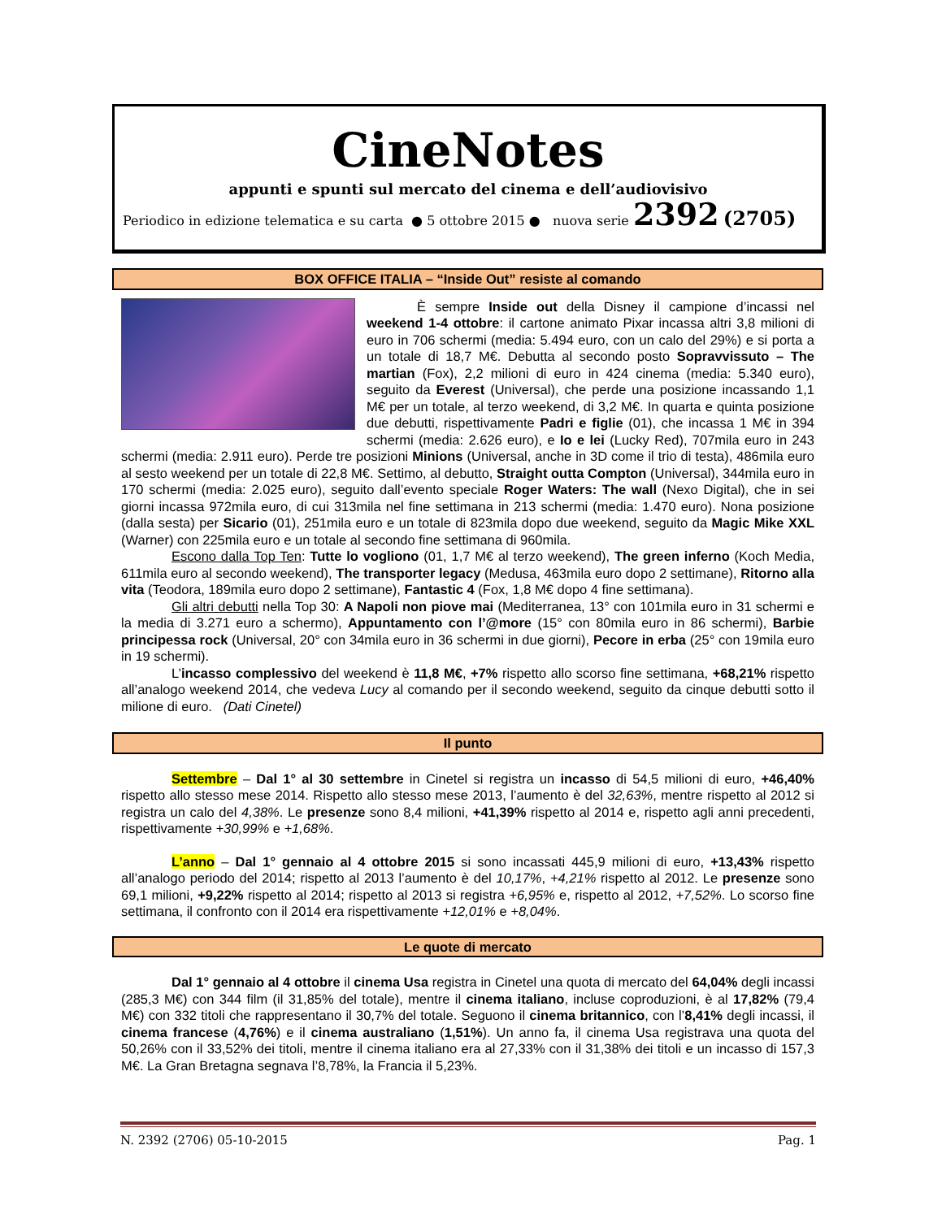CineNotes
appunti e spunti sul mercato del cinema e dell’audiovisivo
Periodico in edizione telematica e su carta ● 5 ottobre 2015 ● nuova serie 2392 (2705)
BOX OFFICE ITALIA – “Inside Out” resiste al comando
È sempre Inside out della Disney il campione d’incassi nel weekend 1-4 ottobre: il cartone animato Pixar incassa altri 3,8 milioni di euro in 706 schermi (media: 5.494 euro, con un calo del 29%) e si porta a un totale di 18,7 M€. Debutta al secondo posto Sopravvissuto – The martian (Fox), 2,2 milioni di euro in 424 cinema (media: 5.340 euro), seguito da Everest (Universal), che perde una posizione incassando 1,1 M€ per un totale, al terzo weekend, di 3,2 M€. In quarta e quinta posizione due debutti, rispettivamente Padri e figlie (01), che incassa 1 M€ in 394 schermi (media: 2.626 euro), e Io e lei (Lucky Red), 707mila euro in 243 schermi (media: 2.911 euro). Perde tre posizioni Minions (Universal, anche in 3D come il trio di testa), 486mila euro al sesto weekend per un totale di 22,8 M€. Settimo, al debutto, Straight outta Compton (Universal), 344mila euro in 170 schermi (media: 2.025 euro), seguito dall’evento speciale Roger Waters: The wall (Nexo Digital), che in sei giorni incassa 972mila euro, di cui 313mila nel fine settimana in 213 schermi (media: 1.470 euro). Nona posizione (dalla sesta) per Sicario (01), 251mila euro e un totale di 823mila dopo due weekend, seguito da Magic Mike XXL (Warner) con 225mila euro e un totale al secondo fine settimana di 960mila.
Escono dalla Top Ten: Tutte lo vogliono (01, 1,7 M€ al terzo weekend), The green inferno (Koch Media, 611mila euro al secondo weekend), The transporter legacy (Medusa, 463mila euro dopo 2 settimane), Ritorno alla vita (Teodora, 189mila euro dopo 2 settimane), Fantastic 4 (Fox, 1,8 M€ dopo 4 fine settimana).
Gli altri debutti nella Top 30: A Napoli non piove mai (Mediterranea, 13° con 101mila euro in 31 schermi e la media di 3.271 euro a schermo), Appuntamento con l’@more (15° con 80mila euro in 86 schermi), Barbie principessa rock (Universal, 20° con 34mila euro in 36 schermi in due giorni), Pecore in erba (25° con 19mila euro in 19 schermi).
L’incasso complessivo del weekend è 11,8 M€, +7% rispetto allo scorso fine settimana, +68,21% rispetto all’analogo weekend 2014, che vedeva Lucy al comando per il secondo weekend, seguito da cinque debutti sotto il milione di euro. (Dati Cinetel)
Il punto
Settembre – Dal 1° al 30 settembre in Cinetel si registra un incasso di 54,5 milioni di euro, +46,40% rispetto allo stesso mese 2014. Rispetto allo stesso mese 2013, l’aumento è del 32,63%, mentre rispetto al 2012 si registra un calo del 4,38%. Le presenze sono 8,4 milioni, +41,39% rispetto al 2014 e, rispetto agli anni precedenti, rispettivamente +30,99% e +1,68%.
L’anno – Dal 1° gennaio al 4 ottobre 2015 si sono incassati 445,9 milioni di euro, +13,43% rispetto all’analogo periodo del 2014; rispetto al 2013 l’aumento è del 10,17%, +4,21% rispetto al 2012. Le presenze sono 69,1 milioni, +9,22% rispetto al 2014; rispetto al 2013 si registra +6,95% e, rispetto al 2012, +7,52%. Lo scorso fine settimana, il confronto con il 2014 era rispettivamente +12,01% e +8,04%.
Le quote di mercato
Dal 1° gennaio al 4 ottobre il cinema Usa registra in Cinetel una quota di mercato del 64,04% degli incassi (285,3 M€) con 344 film (il 31,85% del totale), mentre il cinema italiano, incluse coproduzioni, è al 17,82% (79,4 M€) con 332 titoli che rappresentano il 30,7% del totale. Seguono il cinema britannico, con l’8,41% degli incassi, il cinema francese (4,76%) e il cinema australiano (1,51%). Un anno fa, il cinema Usa registrava una quota del 50,26% con il 33,52% dei titoli, mentre il cinema italiano era al 27,33% con il 31,38% dei titoli e un incasso di 157,3 M€. La Gran Bretagna segnava l’8,78%, la Francia il 5,23%.
N. 2392 (2706) 05-10-2015 Pag. 1